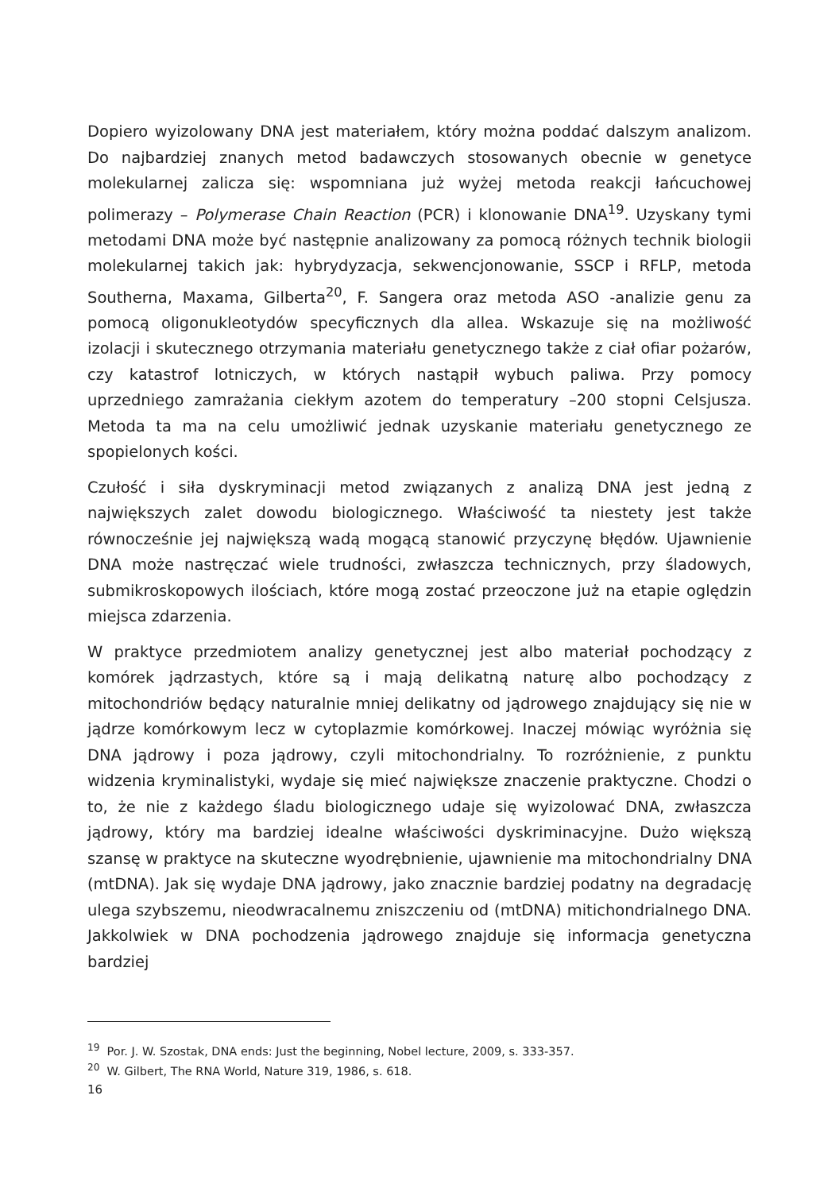Dopiero wyizolowany DNA jest materiałem, który można poddać dalszym analizom. Do najbardziej znanych metod badawczych stosowanych obecnie w genetyce molekularnej zalicza się: wspomniana już wyżej metoda reakcji łańcuchowej polimerazy – Polymerase Chain Reaction (PCR) i klonowanie DNA<sup>19</sup>. Uzyskany tymi metodami DNA może być następnie analizowany za pomocą różnych technik biologii molekularnej takich jak: hybrydyzacja, sekwencjonowanie, SSCP i RFLP, metoda Southerna, Maxama, Gilberta<sup>20</sup>, F. Sangera oraz metoda ASO -analizie genu za pomocą oligonukleotydów specyficznych dla allea. Wskazuje się na możliwość izolacji i skutecznego otrzymania materiału genetycznego także z ciał ofiar pożarów, czy katastrof lotniczych, w których nastąpił wybuch paliwa. Przy pomocy uprzedniego zamrażania ciekłym azotem do temperatury –200 stopni Celsjusza. Metoda ta ma na celu umożliwić jednak uzyskanie materiału genetycznego ze spopielonych kości.
Czułość i siła dyskryminacji metod związanych z analizą DNA jest jedną z największych zalet dowodu biologicznego. Właściwość ta niestety jest także równocześnie jej największą wadą mogącą stanowić przyczynę błędów. Ujawnienie DNA może nastręczać wiele trudności, zwłaszcza technicznych, przy śladowych, submikroskopowych ilościach, które mogą zostać przeoczone już na etapie oględzin miejsca zdarzenia.
W praktyce przedmiotem analizy genetycznej jest albo materiał pochodzący z komórek jądrzastych, które są i mają delikatną naturę albo pochodzący z mitochondriów będący naturalnie mniej delikatny od jądrowego znajdujący się nie w jądrze komórkowym lecz w cytoplazmie komórkowej. Inaczej mówiąc wyróżnia się DNA jądrowy i poza jądrowy, czyli mitochondrialny. To rozróżnienie, z punktu widzenia kryminalistyki, wydaje się mieć największe znaczenie praktyczne. Chodzi o to, że nie z każdego śladu biologicznego udaje się wyizolować DNA, zwłaszcza jądrowy, który ma bardziej idealne właściwości dyskriminacyjne. Dużo większą szansę w praktyce na skuteczne wyodrębnienie, ujawnienie ma mitochondrialny DNA (mtDNA). Jak się wydaje DNA jądrowy, jako znacznie bardziej podatny na degradację ulega szybszemu, nieodwracalnemu zniszczeniu od (mtDNA) mitichondrialnego DNA. Jakkolwiek w DNA pochodzenia jądrowego znajduje się informacja genetyczna bardziej
<sup>19</sup> Por. J. W. Szostak, DNA ends: Just the beginning, Nobel lecture, 2009, s. 333-357.
<sup>20</sup> W. Gilbert, The RNA World, Nature 319, 1986, s. 618.
16